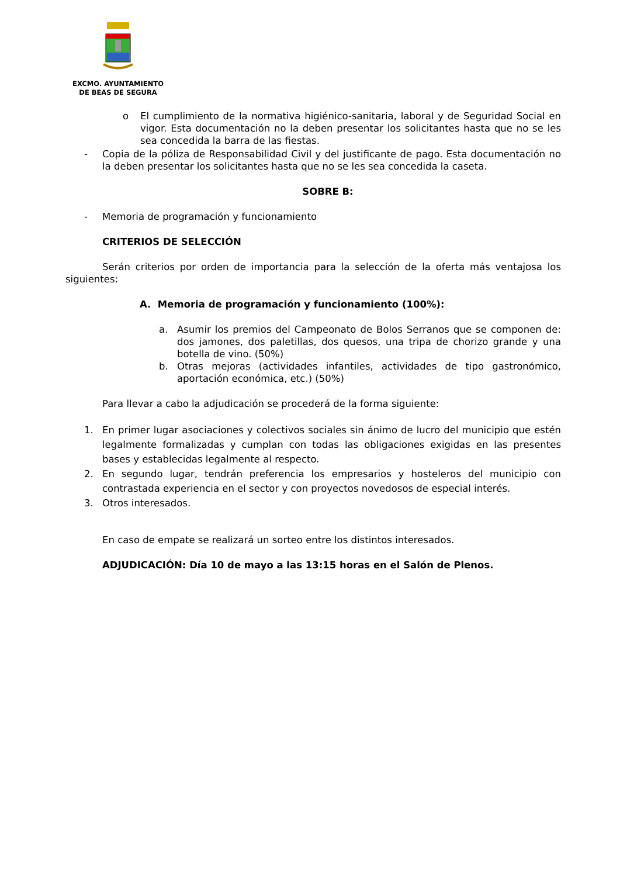EXCMO. AYUNTAMIENTO
DE BEAS DE SEGURA
o El cumplimiento de la normativa higiénico-sanitaria, laboral y de Seguridad Social en vigor. Esta documentación no la deben presentar los solicitantes hasta que no se les sea concedida la barra de las fiestas.
- Copia de la póliza de Responsabilidad Civil y del justificante de pago. Esta documentación no la deben presentar los solicitantes hasta que no se les sea concedida la caseta.
SOBRE B:
- Memoria de programación y funcionamiento
CRITERIOS DE SELECCIÓN
Serán criterios por orden de importancia para la selección de la oferta más ventajosa los siguientes:
A. Memoria de programación y funcionamiento (100%):
a. Asumir los premios del Campeonato de Bolos Serranos que se componen de: dos jamones, dos paletillas, dos quesos, una tripa de chorizo grande y una botella de vino. (50%)
b. Otras mejoras (actividades infantiles, actividades de tipo gastronómico, aportación económica, etc.) (50%)
Para llevar a cabo la adjudicación se procederá de la forma siguiente:
1. En primer lugar asociaciones y colectivos sociales sin ánimo de lucro del municipio que estén legalmente formalizadas y cumplan con todas las obligaciones exigidas en las presentes bases y establecidas legalmente al respecto.
2. En segundo lugar, tendrán preferencia los empresarios y hosteleros del municipio con contrastada experiencia en el sector y con proyectos novedosos de especial interés.
3. Otros interesados.
En caso de empate se realizará un sorteo entre los distintos interesados.
ADJUDICACIÓN: Día 10 de mayo a las 13:15 horas en el Salón de Plenos.